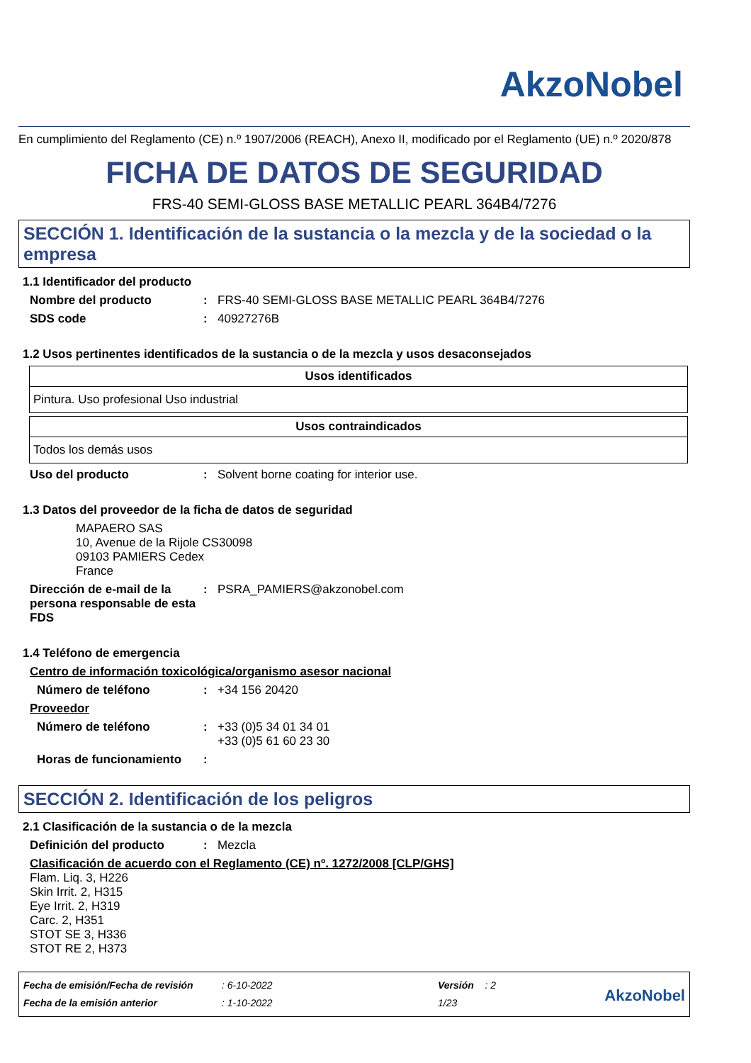AkzoNobel
En cumplimiento del Reglamento (CE) n.º 1907/2006 (REACH), Anexo II, modificado por el Reglamento (UE) n.º 2020/878
FICHA DE DATOS DE SEGURIDAD
FRS-40 SEMI-GLOSS BASE METALLIC PEARL 364B4/7276
SECCIÓN 1. Identificación de la sustancia o la mezcla y de la sociedad o la empresa
1.1 Identificador del producto
Nombre del producto : FRS-40 SEMI-GLOSS BASE METALLIC PEARL 364B4/7276
SDS code : 40927276B
1.2 Usos pertinentes identificados de la sustancia o de la mezcla y usos desaconsejados
| Usos identificados |
| --- |
| Pintura. Uso profesional Uso industrial |
| Usos contraindicados |
| --- |
| Todos los demás usos |
Uso del producto : Solvent borne coating for interior use.
1.3 Datos del proveedor de la ficha de datos de seguridad
MAPAERO SAS
10, Avenue de la Rijole CS30098
09103 PAMIERS Cedex
France
Dirección de e-mail de la persona responsable de esta FDS
: PSRA_PAMIERS@akzonobel.com
1.4 Teléfono de emergencia
Centro de información toxicológica/organismo asesor nacional
Número de teléfono : +34 156 20420
Proveedor
Número de teléfono : +33 (0)5 34 01 34 01
+33 (0)5 61 60 23 30
Horas de funcionamiento :
SECCIÓN 2. Identificación de los peligros
2.1 Clasificación de la sustancia o de la mezcla
Definición del producto : Mezcla
Clasificación de acuerdo con el Reglamento (CE) nº. 1272/2008 [CLP/GHS]
Flam. Liq. 3, H226
Skin Irrit. 2, H315
Eye Irrit. 2, H319
Carc. 2, H351
STOT SE 3, H336
STOT RE 2, H373
Fecha de emisión/Fecha de revisión
Fecha de la emisión anterior
: 6-10-2022
: 1-10-2022
Versión : 2
1/23
AkzoNobel